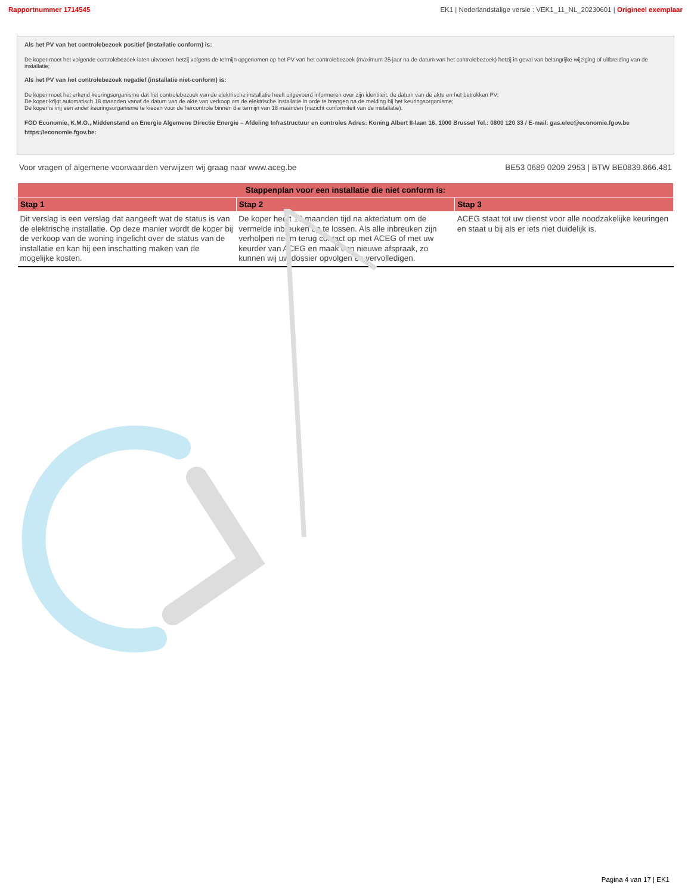Rapportnummer 1714545 EK1 | Nederlandstalige versie : VEK1_11_NL_20230601 | Origineel exemplaar
Als het PV van het controlebezoek positief (installatie conform) is:
De koper moet het volgende controlebezoek laten uitvoeren hetzij volgens de termijn opgenomen op het PV van het controlebezoek (maximum 25 jaar na de datum van het controlebezoek) hetzij in geval van belangrijke wijziging of uitbreiding van de installatie;
Als het PV van het controlebezoek negatief (installatie niet-conform) is:
De koper moet het erkend keuringsorganisme dat het controlebezoek van de elektrische installatie heeft uitgevoerd informeren over zijn identiteit, de datum van de akte en het betrokken PV;
De koper krijgt automatisch 18 maanden vanaf de datum van de akte van verkoop om de elektrische installatie in orde te brengen na de melding bij het keuringsorganisme;
De koper is vrij een ander keuringsorganisme te kiezen voor de hercontrole binnen die termijn van 18 maanden (nazicht conformiteit van de installatie).
FOD Economie, K.M.O., Middenstand en Energie Algemene Directie Energie – Afdeling Infrastructuur en controles Adres: Koning Albert II-laan 16, 1000 Brussel Tel.: 0800 120 33 / E-mail: gas.elec@economie.fgov.be https://economie.fgov.be:
Voor vragen of algemene voorwaarden verwijzen wij graag naar www.aceg.be BE53 0689 0209 2953 | BTW BE0839.866.481
| Stappenplan voor een installatie die niet conform is: | | |
| --- | --- | --- |
| Stap 1 | Stap 2 | Stap 3 |
| Dit verslag is een verslag dat aangeeft wat de status is van de elektrische installatie. Op deze manier wordt de koper bij de verkoop van de woning ingelicht over de status van de installatie en kan hij een inschatting maken van de mogelijke kosten. | De koper heeft 18 maanden tijd na aktedatum om de vermelde inbreuken op te lossen. Als alle inbreuken zijn verholpen neem terug contact op met ACEG of met uw keurder van ACEG en maak een nieuwe afspraak, zo kunnen wij uw dossier opvolgen en vervolledigen. | ACEG staat tot uw dienst voor alle noodzakelijke keuringen en staat u bij als er iets niet duidelijk is. |
Pagina 4 van 17 | EK1